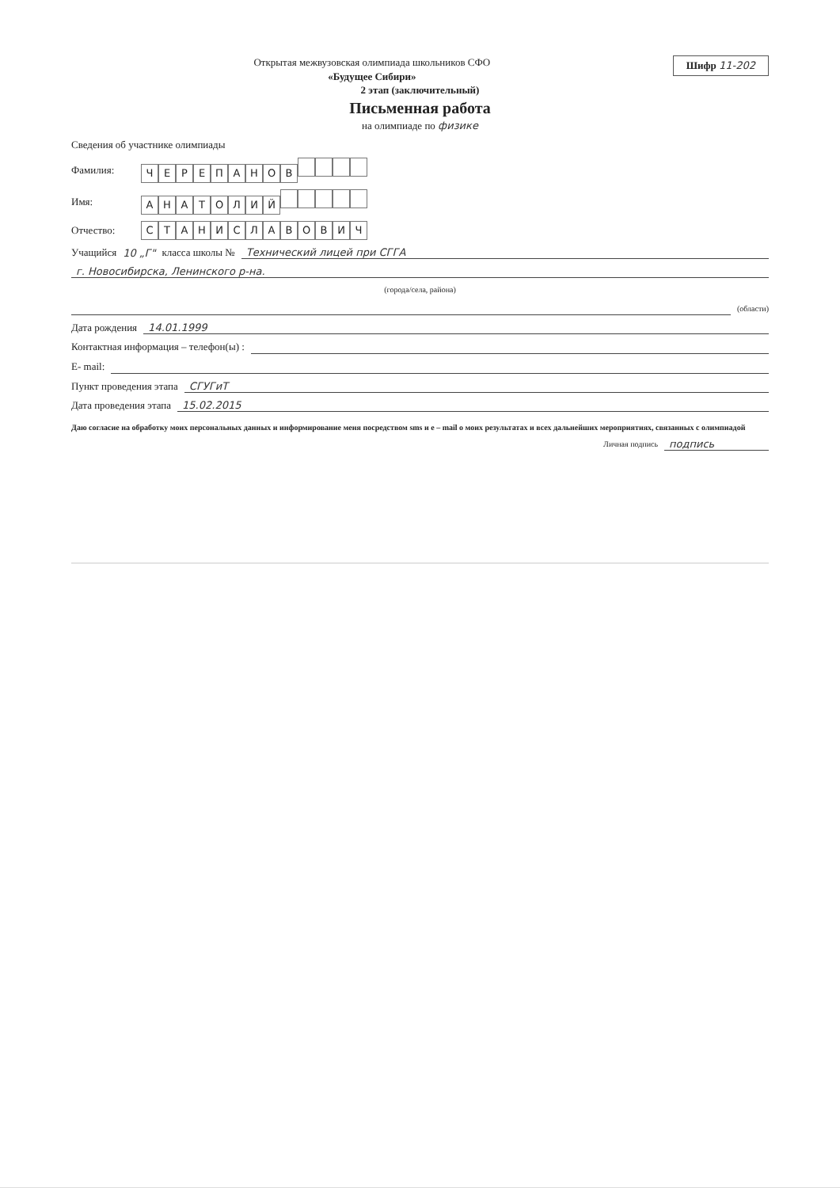Шифр 11-202
Открытая межвузовская олимпиада школьников СФО
«Будущее Сибири»
2 этап (заключительный)
Письменная работа
на олимпиаде по физике
Сведения об участнике олимпиады
Фамилия: ЧЕРЕПАНОВ
Имя: АНАТОЛИЙ
Отчество: СТАНИСЛАВОВИЧ
Учащийся 10 „Г" класса школы № Технический лицей при СГГА
г. Новосибирска, Ленинского р-на.
(города/села, района)
(области)
Дата рождения 14.01.1999
Контактная информация – телефон(ы) :
E- mail:
Пункт проведения этапа СГУГиТ
Дата проведения этапа 15.02.2015
Даю согласие на обработку моих персональных данных и информирование меня посредством sms и e – mail о моих результатах и всех дальнейших мероприятиях, связанных с олимпиадой
Личная подпись подпись